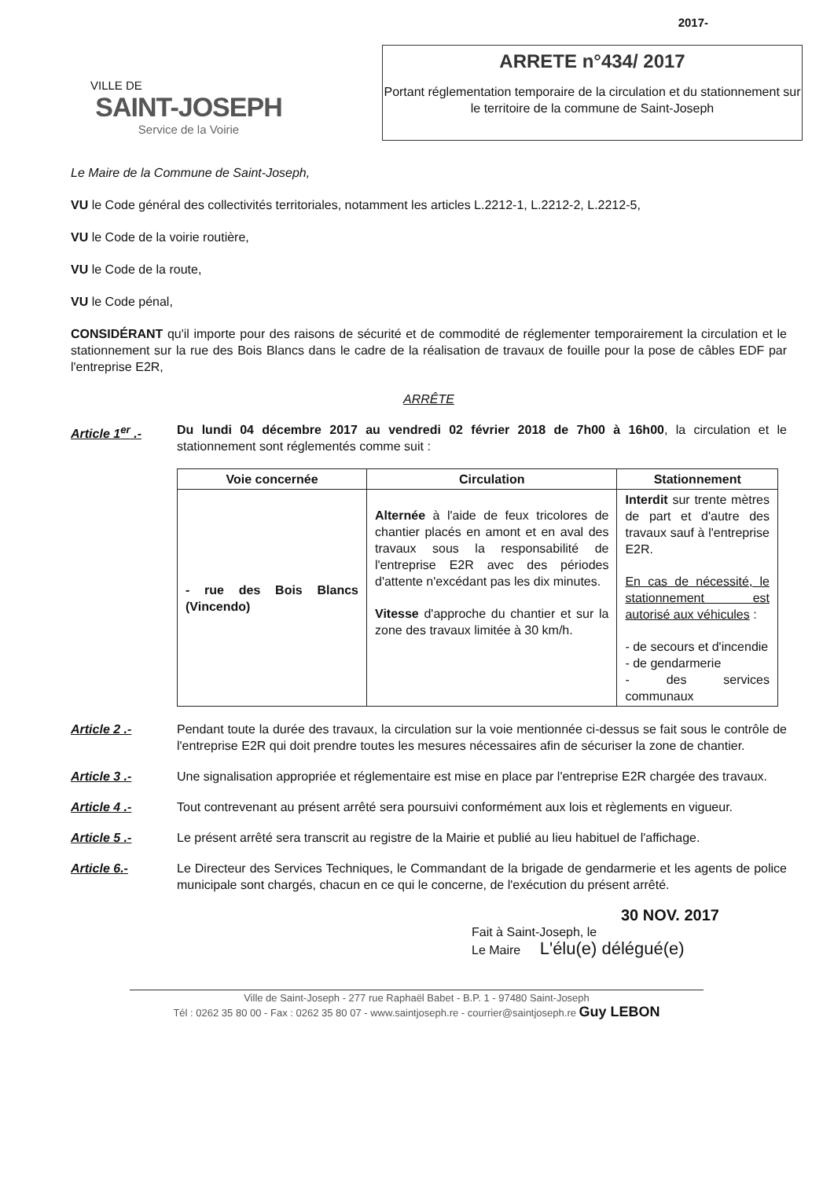VILLE DE
SAINT-JOSEPH
Service de la Voirie
2017-
ARRETE n°434/ 2017
Portant réglementation temporaire de la circulation et du stationnement sur le territoire de la commune de Saint-Joseph
Le Maire de la Commune de Saint-Joseph,
VU le Code général des collectivités territoriales, notamment les articles L.2212-1, L.2212-2, L.2212-5,
VU le Code de la voirie routière,
VU le Code de la route,
VU le Code pénal,
CONSIDÉRANT qu'il importe pour des raisons de sécurité et de commodité de réglementer temporairement la circulation et le stationnement sur la rue des Bois Blancs dans le cadre de la réalisation de travaux de fouille pour la pose de câbles EDF par l'entreprise E2R,
ARRÊTE
Article 1<sup>er</sup> .- Du lundi 04 décembre 2017 au vendredi 02 février 2018 de 7h00 à 16h00, la circulation et le stationnement sont réglementés comme suit :
| Voie concernée | Circulation | Stationnement |
| --- | --- | --- |
| - rue des Bois Blancs (Vincendo) | Alternée à l'aide de feux tricolores de chantier placés en amont et en aval des travaux sous la responsabilité de l'entreprise E2R avec des périodes d'attente n'excédant pas les dix minutes. Vitesse d'approche du chantier et sur la zone des travaux limitée à 30 km/h. | Interdit sur trente mètres de part et d'autre des travaux sauf à l'entreprise E2R. En cas de nécessité, le stationnement est autorisé aux véhicules : - de secours et d'incendie - de gendarmerie - des services communaux |
Article 2 .- Pendant toute la durée des travaux, la circulation sur la voie mentionnée ci-dessus se fait sous le contrôle de l'entreprise E2R qui doit prendre toutes les mesures nécessaires afin de sécuriser la zone de chantier.
Article 3 .- Une signalisation appropriée et réglementaire est mise en place par l'entreprise E2R chargée des travaux.
Article 4 .- Tout contrevenant au présent arrêté sera poursuivi conformément aux lois et règlements en vigueur.
Article 5 .- Le présent arrêté sera transcrit au registre de la Mairie et publié au lieu habituel de l'affichage.
Article 6.- Le Directeur des Services Techniques, le Commandant de la brigade de gendarmerie et les agents de police municipale sont chargés, chacun en ce qui le concerne, de l'exécution du présent arrêté.
30 NOV. 2017
Fait à Saint-Joseph, le
Le Maire L'élu(e) délégué(e)
Ville de Saint-Joseph - 277 rue Raphaël Babet - B.P. 1 - 97480 Saint-Joseph
Tél : 0262 35 80 00 - Fax : 0262 35 80 07 - www.saintjoseph.re - courrier@saintjoseph.re Guy LEBON